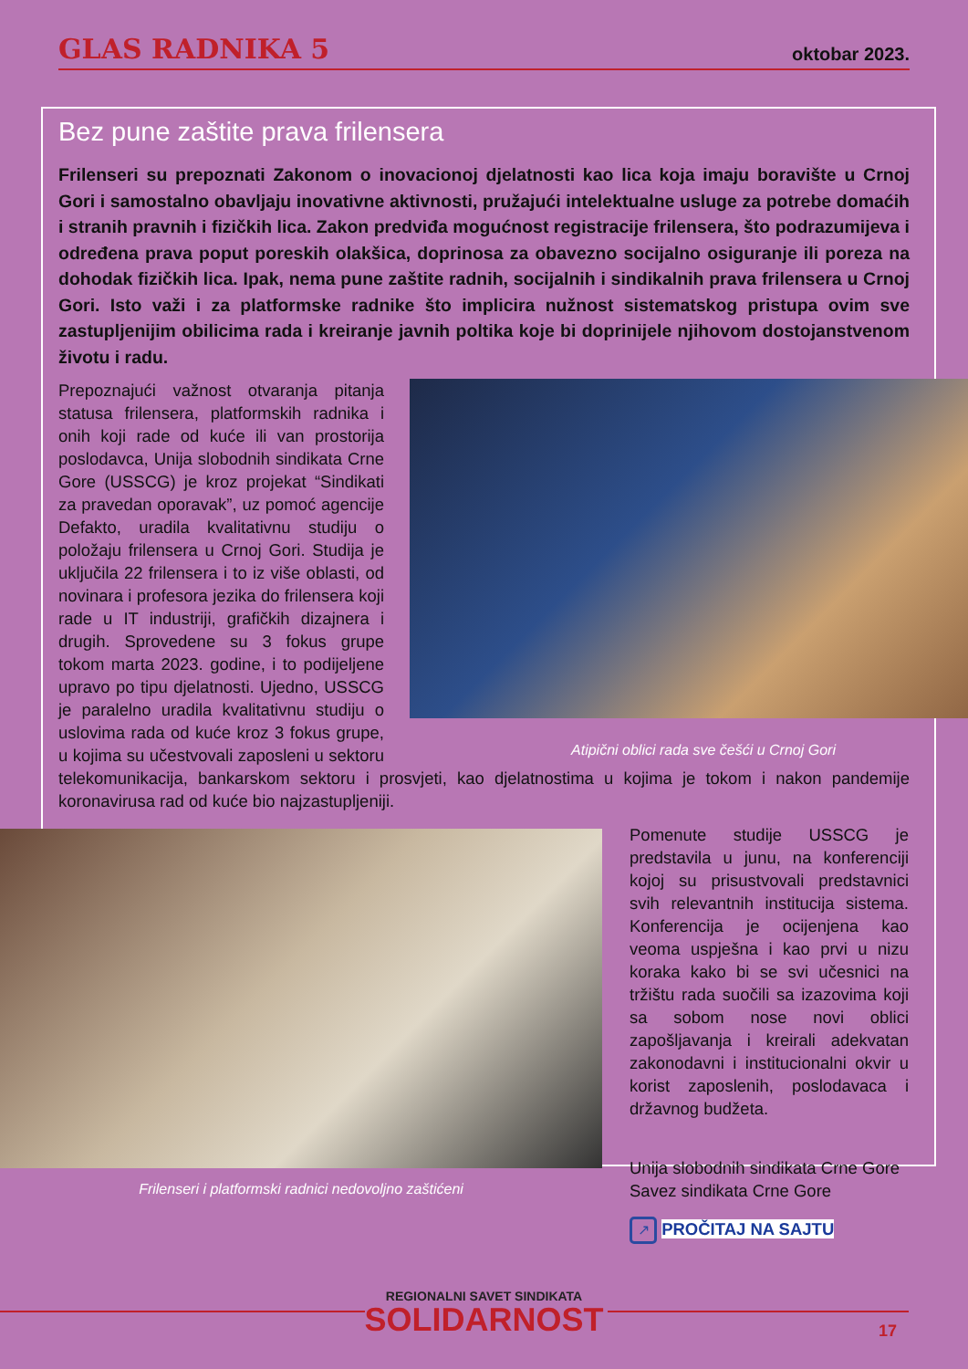GLAS RADNIKA 5 oktobar 2023.
Bez pune zaštite prava frilensera
Frilenseri su prepoznati Zakonom o inovacionoj djelatnosti kao lica koja imaju boravište u Crnoj Gori i samostalno obavljaju inovativne aktivnosti, pružajući intelektualne usluge za potrebe domaćih i stranih pravnih i fizičkih lica. Zakon predviđa mogućnost registracije frilensera, što podrazumijeva i određena prava poput poreskih olakšica, doprinosa za obavezno socijalno osiguranje ili poreza na dohodak fizičkih lica. Ipak, nema pune zaštite radnih, socijalnih i sindikalnih prava frilensera u Crnoj Gori. Isto važi i za platformske radnike što implicira nužnost sistematskog pristupa ovim sve zastupljenijim obilicima rada i kreiranje javnih poltika koje bi doprinijele njihovom dostojanstvenom životu i radu.
Atipični oblici rada sve češći u Crnoj Gori
Prepoznajući važnost otvaranja pitanja statusa frilensera, platformskih radnika i onih koji rade od kuće ili van prostorija poslodavca, Unija slobodnih sindikata Crne Gore (USSCG) je kroz projekat “Sindikati za pravedan oporavak”, uz pomoć agencije Defakto, uradila kvalitativnu studiju o položaju frilensera u Crnoj Gori. Studija je uključila 22 frilensera i to iz više oblasti, od novinara i profesora jezika do frilensera koji rade u IT industriji, grafičkih dizajnera i drugih. Sprovedene su 3 fokus grupe tokom marta 2023. godine, i to podijeljene upravo po tipu djelatnosti. Ujedno, USSCG je paralelno uradila kvalitativnu studiju o uslovima rada od kuće kroz 3 fokus grupe, u kojima su učestvovali zaposleni u sektoru telekomunikacija, bankarskom sektoru i prosvjeti, kao djelatnostima u kojima je tokom i nakon pandemije koronavirusa rad od kuće bio najzastupljeniji.
Frilenseri i platformski radnici nedovoljno zaštićeni
Pomenute studije USSCG je predstavila u junu, na konferenciji kojoj su prisustvovali predstavnici svih relevantnih institucija sistema. Konferencija je ocijenjena kao veoma uspješna i kao prvi u nizu koraka kako bi se svi učesnici na tržištu rada suočili sa izazovima koji sa sobom nose novi oblici zapošljavanja i kreirali adekvatan zakonodavni i institucionalni okvir u korist zaposlenih, poslodavaca i državnog budžeta.
Unija slobodnih sindikata Crne Gore
Savez sindikata Crne Gore
↗ PROČITAJ NA SAJTU
REGIONALNI SAVET SINDIKATA
SOLIDARNOST
17